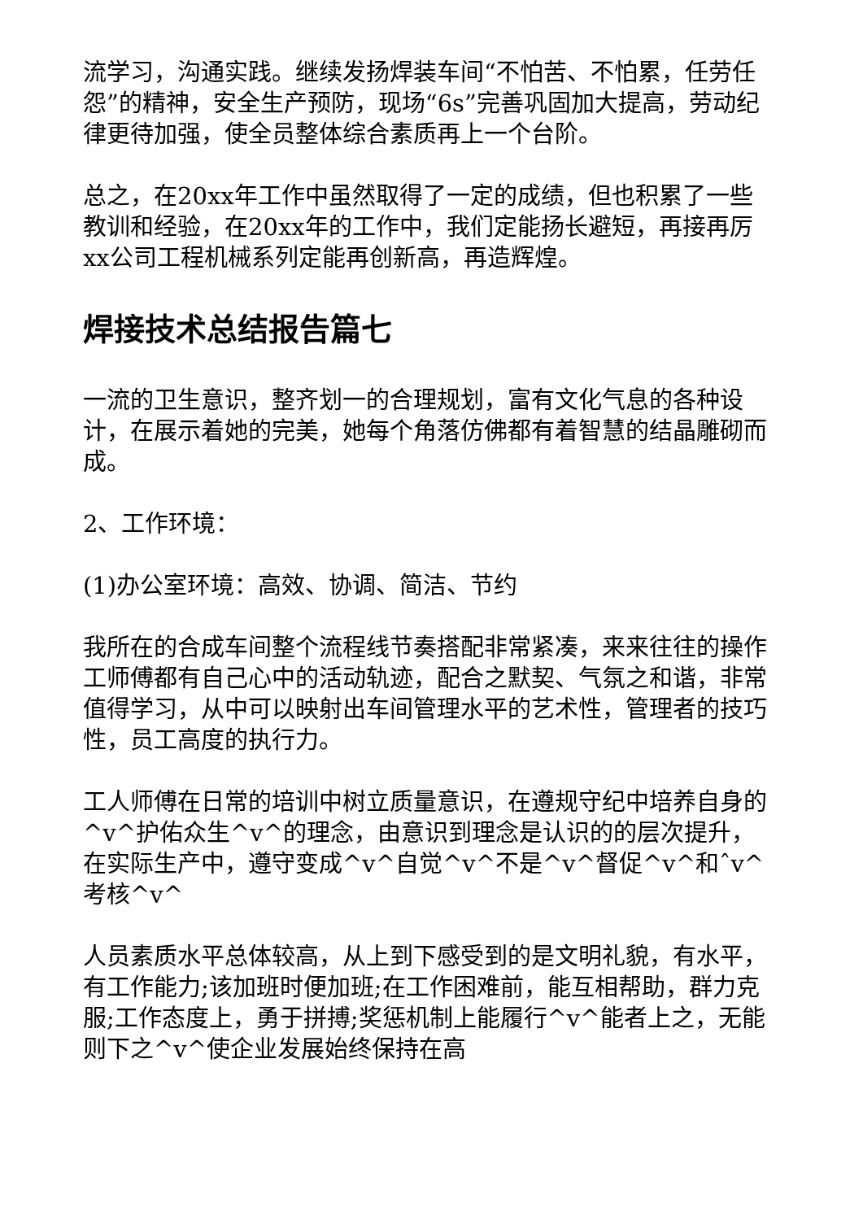流学习，沟通实践。继续发扬焊装车间“不怕苦、不怕累，任劳任怨”的精神，安全生产预防，现场“6s”完善巩固加大提高，劳动纪律更待加强，使全员整体综合素质再上一个台阶。
总之，在20xx年工作中虽然取得了一定的成绩，但也积累了一些教训和经验，在20xx年的工作中，我们定能扬长避短，再接再厉xx公司工程机械系列定能再创新高，再造辉煌。
焊接技术总结报告篇七
一流的卫生意识，整齐划一的合理规划，富有文化气息的各种设计，在展示着她的完美，她每个角落仿佛都有着智慧的结晶雕砌而成。
2、工作环境：
(1)办公室环境：高效、协调、简洁、节约
我所在的合成车间整个流程线节奏搭配非常紧凑，来来往往的操作工师傅都有自己心中的活动轨迹，配合之默契、气氛之和谐，非常值得学习，从中可以映射出车间管理水平的艺术性，管理者的技巧性，员工高度的执行力。
工人师傅在日常的培训中树立质量意识，在遵规守纪中培养自身的^v^护佑众生^v^的理念，由意识到理念是认识的的层次提升，在实际生产中，遵守变成^v^自觉^v^不是^v^督促^v^和ˆv^考核^v^
人员素质水平总体较高，从上到下感受到的是文明礼貌，有水平，有工作能力;该加班时便加班;在工作困难前，能互相帮助，群力克服;工作态度上，勇于拼搏;奖惩机制上能履行^v^能者上之，无能则下之^v^使企业发展始终保持在高